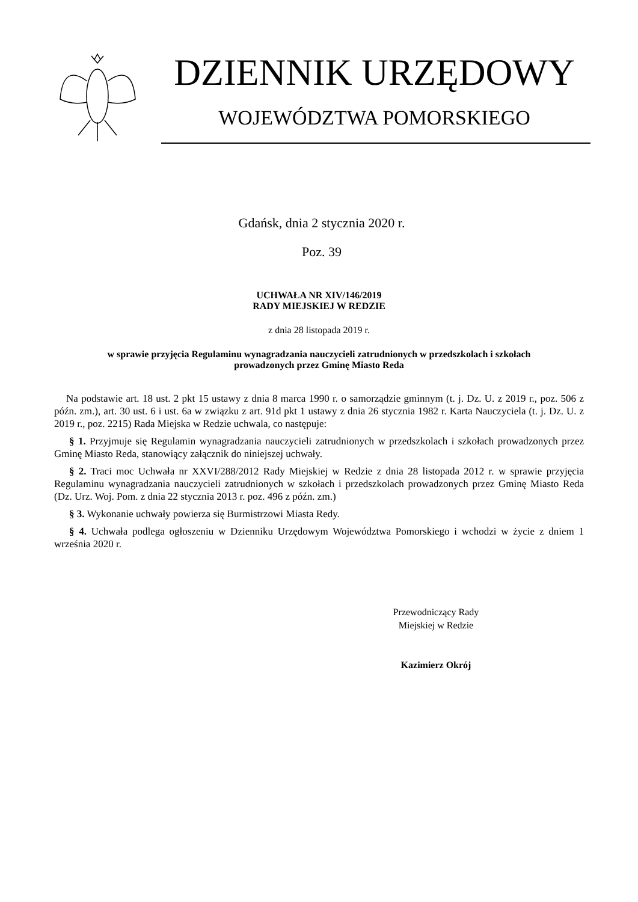DZIENNIK URZĘDOWY
WOJEWÓDZTWA POMORSKIEGO
Gdańsk, dnia 2 stycznia 2020 r.
Poz. 39
UCHWAŁA NR XIV/146/2019
RADY MIEJSKIEJ W REDZIE
z dnia 28 listopada 2019 r.
w sprawie przyjęcia Regulaminu wynagradzania nauczycieli zatrudnionych w przedszkolach i szkołach
prowadzonych przez Gminę Miasto Reda
Na podstawie art. 18 ust. 2 pkt 15 ustawy z dnia 8 marca 1990 r. o samorządzie gminnym (t. j. Dz. U. z 2019 r., poz. 506 z późn. zm.), art. 30 ust. 6 i ust. 6a w związku z art. 91d pkt 1 ustawy z dnia 26 stycznia 1982 r. Karta Nauczyciela (t. j. Dz. U. z 2019 r., poz. 2215) Rada Miejska w Redzie uchwala, co następuje:
§ 1. Przyjmuje się Regulamin wynagradzania nauczycieli zatrudnionych w przedszkolach i szkołach prowadzonych przez Gminę Miasto Reda, stanowiący załącznik do niniejszej uchwały.
§ 2. Traci moc Uchwała nr XXVI/288/2012 Rady Miejskiej w Redzie z dnia 28 listopada 2012 r. w sprawie przyjęcia Regulaminu wynagradzania nauczycieli zatrudnionych w szkołach i przedszkolach prowadzonych przez Gminę Miasto Reda (Dz. Urz. Woj. Pom. z dnia 22 stycznia 2013 r. poz. 496 z późn. zm.)
§ 3. Wykonanie uchwały powierza się Burmistrzowi Miasta Redy.
§ 4. Uchwała podlega ogłoszeniu w Dzienniku Urzędowym Województwa Pomorskiego i wchodzi w życie z dniem 1 września 2020 r.
Przewodniczący Rady
Miejskiej w Redzie
Kazimierz Okrój